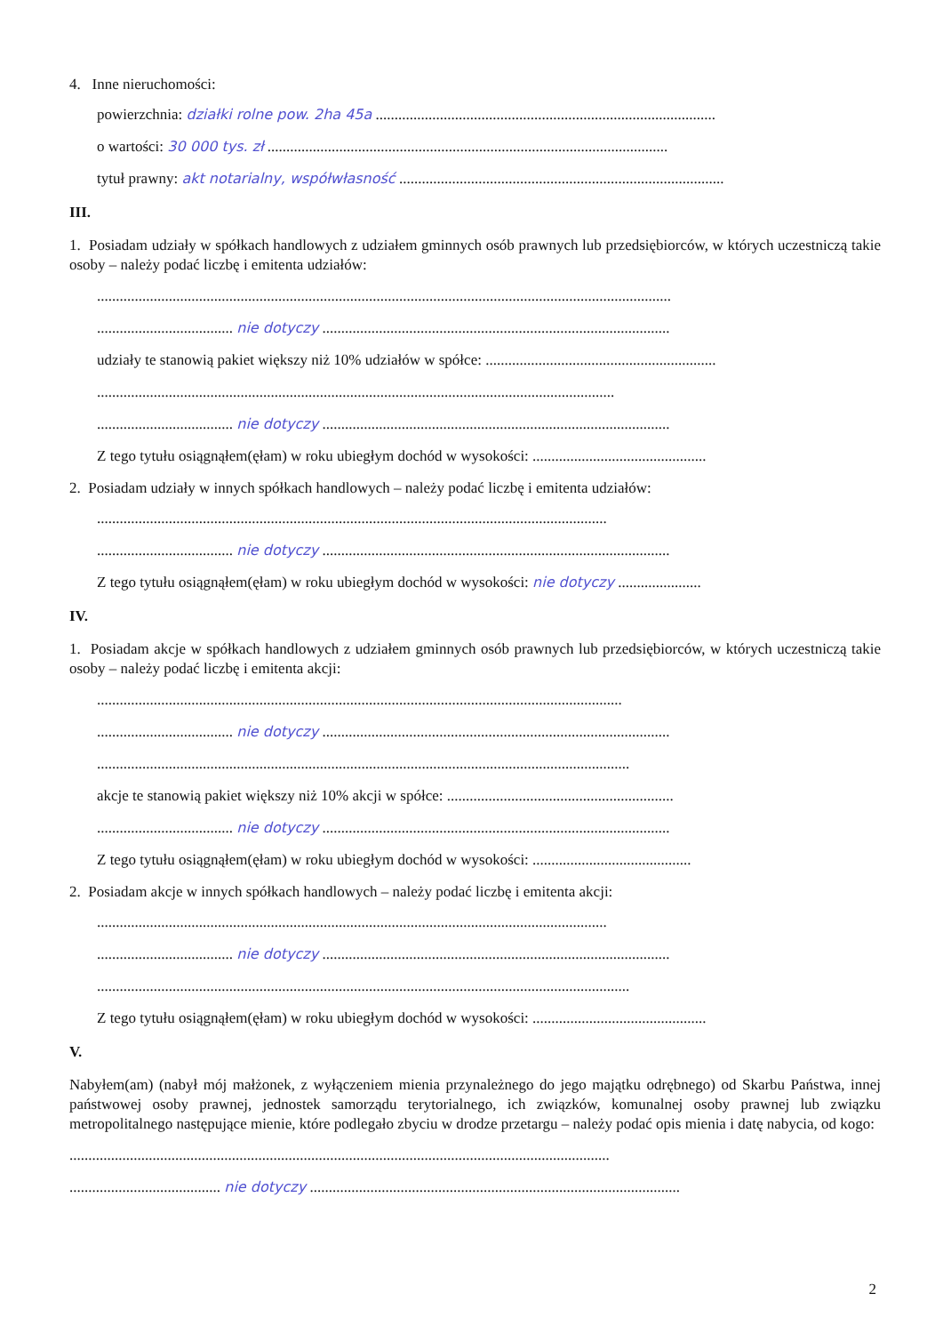4. Inne nieruchomości:
powierzchnia: działki rolne pow. 2ha 45a ..........................................................................................
o wartości: 30 000 tys. zł ..........................................................................................................
tytuł prawny: akt notarialny, współwłasność ......................................................................................
III.
1. Posiadam udziały w spółkach handlowych z udziałem gminnych osób prawnych lub przedsiębiorców, w których uczestniczą takie osoby – należy podać liczbę i emitenta udziałów:
........................................................................................................................................................
.................................... nie dotyczy ............................................................................................
udziały te stanowią pakiet większy niż 10% udziałów w spółce: .............................................................
.........................................................................................................................................
.................................... nie dotyczy ............................................................................................
Z tego tytułu osiągnąłem(ęłam) w roku ubiegłym dochód w wysokości: ..............................................
2. Posiadam udziały w innych spółkach handlowych – należy podać liczbę i emitenta udziałów:
.......................................................................................................................................
.................................... nie dotyczy ............................................................................................
Z tego tytułu osiągnąłem(ęłam) w roku ubiegłym dochód w wysokości: nie dotyczy ......................
IV.
1. Posiadam akcje w spółkach handlowych z udziałem gminnych osób prawnych lub przedsiębiorców, w których uczestniczą takie osoby – należy podać liczbę i emitenta akcji:
...........................................................................................................................................
.................................... nie dotyczy ............................................................................................
.............................................................................................................................................
akcje te stanowią pakiet większy niż 10% akcji w spółce: ............................................................
.................................... nie dotyczy ............................................................................................
Z tego tytułu osiągnąłem(ęłam) w roku ubiegłym dochód w wysokości: ..........................................
2. Posiadam akcje w innych spółkach handlowych – należy podać liczbę i emitenta akcji:
.......................................................................................................................................
.................................... nie dotyczy ............................................................................................
.............................................................................................................................................
Z tego tytułu osiągnąłem(ęłam) w roku ubiegłym dochód w wysokości: ..............................................
V.
Nabyłem(am) (nabył mój małżonek, z wyłączeniem mienia przynależnego do jego majątku odrębnego) od Skarbu Państwa, innej państwowej osoby prawnej, jednostek samorządu terytorialnego, ich związków, komunalnej osoby prawnej lub związku metropolitalnego następujące mienie, które podlegało zbyciu w drodze przetargu – należy podać opis mienia i datę nabycia, od kogo:
...............................................................................................................................................
........................................ nie dotyczy ..................................................................................................
2